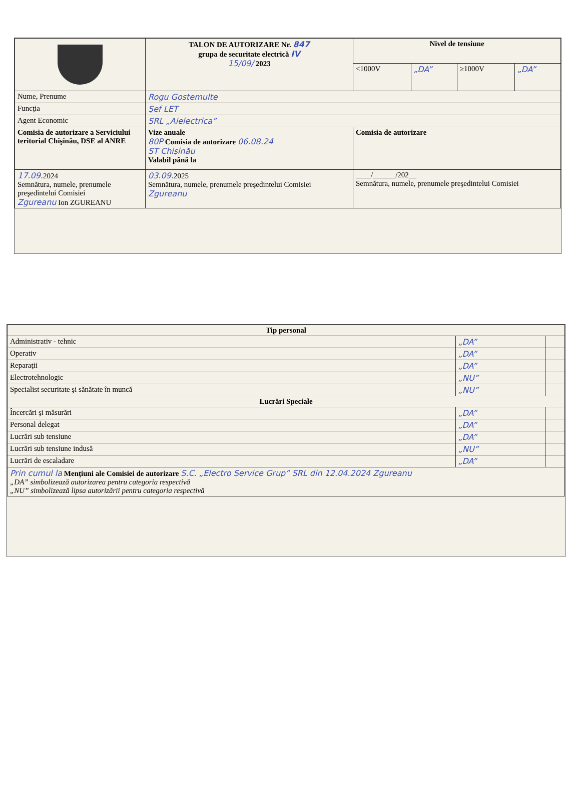| | TALON DE AUTORIZARE Nr. 847 grupa de securitate electrică IV 15/09/ 2023 | Nivel de tensiune | | | |
| | | <1000V | „DA” | ≥1000V | „DA” |
| Nume, Prenume | Rogu Gostemulte | | | | |
| Funcţia | Şef LET | | | | |
| Agent Economic | SRL „Aielectrica” | | | | |
| Comisia de autorizare a Serviciului teritorial Chişinău, DSE al ANRE | Vize anuale 80P Comisia de autorizare 06.08.24 ST Chişinău Valabil până la | Comisia de autorizare | | | |
| 17.09. 2024 Semnătura, numele, prenumele preşedintelui Comisiei Zgureanu Ion ZGUREANU | 03.09. 2025 Semnătura, numele, prenumele preşedintelui Comisiei Zgureanu | ____/______/202__ Semnătura, numele, prenumele preşedintelui Comisiei | | | |
| Tip personal | | |
| --- | --- | --- |
| Administrativ - tehnic | „DA” | |
| Operativ | „DA” | |
| Reparaţii | „DA” | |
| Electrotehnologic | „NU” | |
| Specialist securitate şi sănătate în muncă | „NU” | |
| Lucrări Speciale | | |
| Încercări şi măsurări | „DA” | |
| Personal delegat | „DA” | |
| Lucrări sub tensiune | „DA” | |
| Lucrări sub tensiune indusă | „NU” | |
| Lucrări de escaladare | „DA” | |
| Prin cumul la Menţiuni ale Comisiei de autorizare S.C. „Electro Service Grup” SRL din 12.04.2024 Zgureanu „DA” simbolizează autorizarea pentru categoria respectivă „NU” simbolizează lipsa autorizării pentru categoria respectivă | | |